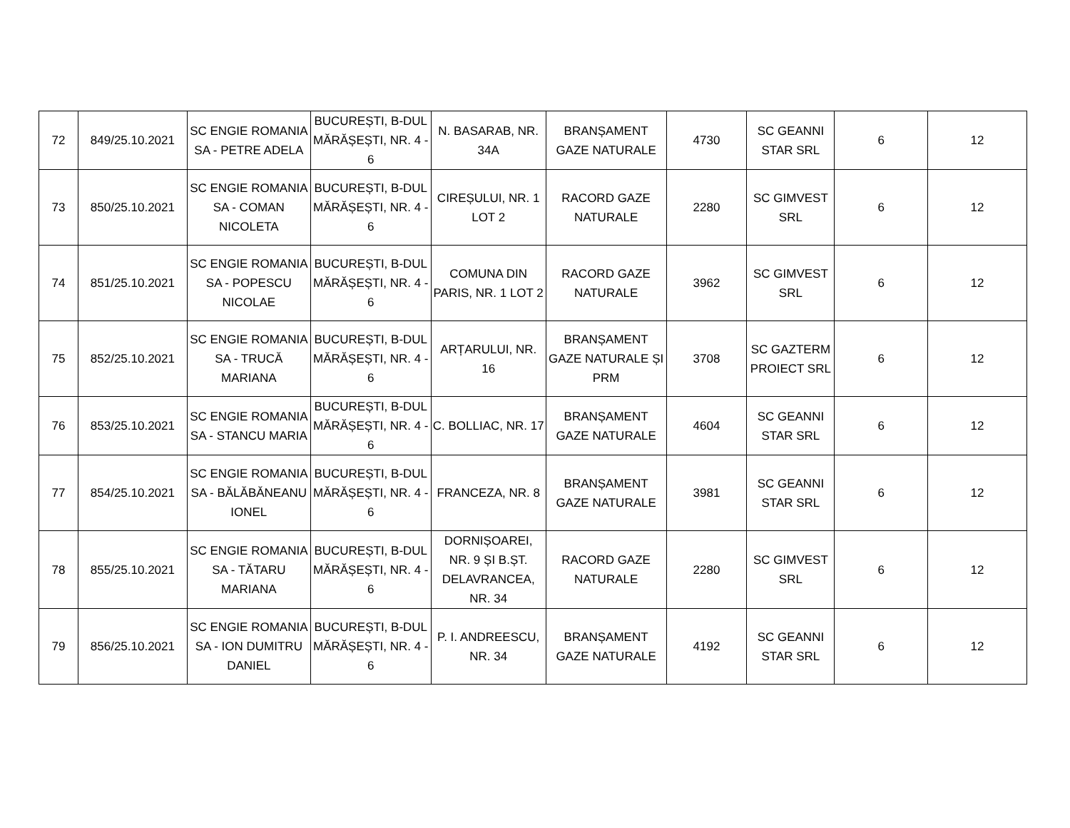| 72 | 849/25.10.2021 | SC ENGIE ROMANIA SA - PETRE ADELA | BUCUREȘTI, B-DUL MĂRĂȘEȘTI, NR. 4 - 6 | N. BASARAB, NR. 34A | BRANȘAMENT GAZE NATURALE | 4730 | SC GEANNI STAR SRL | 6 | 12 |
| 73 | 850/25.10.2021 | SC ENGIE ROMANIA SA - COMAN NICOLETA | BUCUREȘTI, B-DUL MĂRĂȘEȘTI, NR. 4 - 6 | CIREȘULUI, NR. 1 LOT 2 | RACORD GAZE NATURALE | 2280 | SC GIMVEST SRL | 6 | 12 |
| 74 | 851/25.10.2021 | SC ENGIE ROMANIA SA - POPESCU NICOLAE | BUCUREȘTI, B-DUL MĂRĂȘEȘTI, NR. 4 - 6 | COMUNA DIN PARIS, NR. 1 LOT 2 | RACORD GAZE NATURALE | 3962 | SC GIMVEST SRL | 6 | 12 |
| 75 | 852/25.10.2021 | SC ENGIE ROMANIA SA - TRUCĂ MARIANA | BUCUREȘTI, B-DUL MĂRĂȘEȘTI, NR. 4 - 6 | ARȚARULUI, NR. 16 | BRANȘAMENT GAZE NATURALE ȘI PRM | 3708 | SC GAZTERM PROIECT SRL | 6 | 12 |
| 76 | 853/25.10.2021 | SC ENGIE ROMANIA SA - STANCU MARIA | BUCUREȘTI, B-DUL MĂRĂȘEȘTI, NR. 4 - 6 | C. BOLLIAC, NR. 17 | BRANȘAMENT GAZE NATURALE | 4604 | SC GEANNI STAR SRL | 6 | 12 |
| 77 | 854/25.10.2021 | SC ENGIE ROMANIA SA - BĂLĂBĂNEANU IONEL | BUCUREȘTI, B-DUL MĂRĂȘEȘTI, NR. 4 - 6 | FRANCEZA, NR. 8 | BRANȘAMENT GAZE NATURALE | 3981 | SC GEANNI STAR SRL | 6 | 12 |
| 78 | 855/25.10.2021 | SC ENGIE ROMANIA SA - TĂTARU MARIANA | BUCUREȘTI, B-DUL MĂRĂȘEȘTI, NR. 4 - 6 | DORNIȘOAREI, NR. 9 ȘI B.ȘT. DELAVRANCEA, NR. 34 | RACORD GAZE NATURALE | 2280 | SC GIMVEST SRL | 6 | 12 |
| 79 | 856/25.10.2021 | SC ENGIE ROMANIA SA - ION DUMITRU DANIEL | BUCUREȘTI, B-DUL MĂRĂȘEȘTI, NR. 4 - 6 | P. I. ANDREESCU, NR. 34 | BRANȘAMENT GAZE NATURALE | 4192 | SC GEANNI STAR SRL | 6 | 12 |